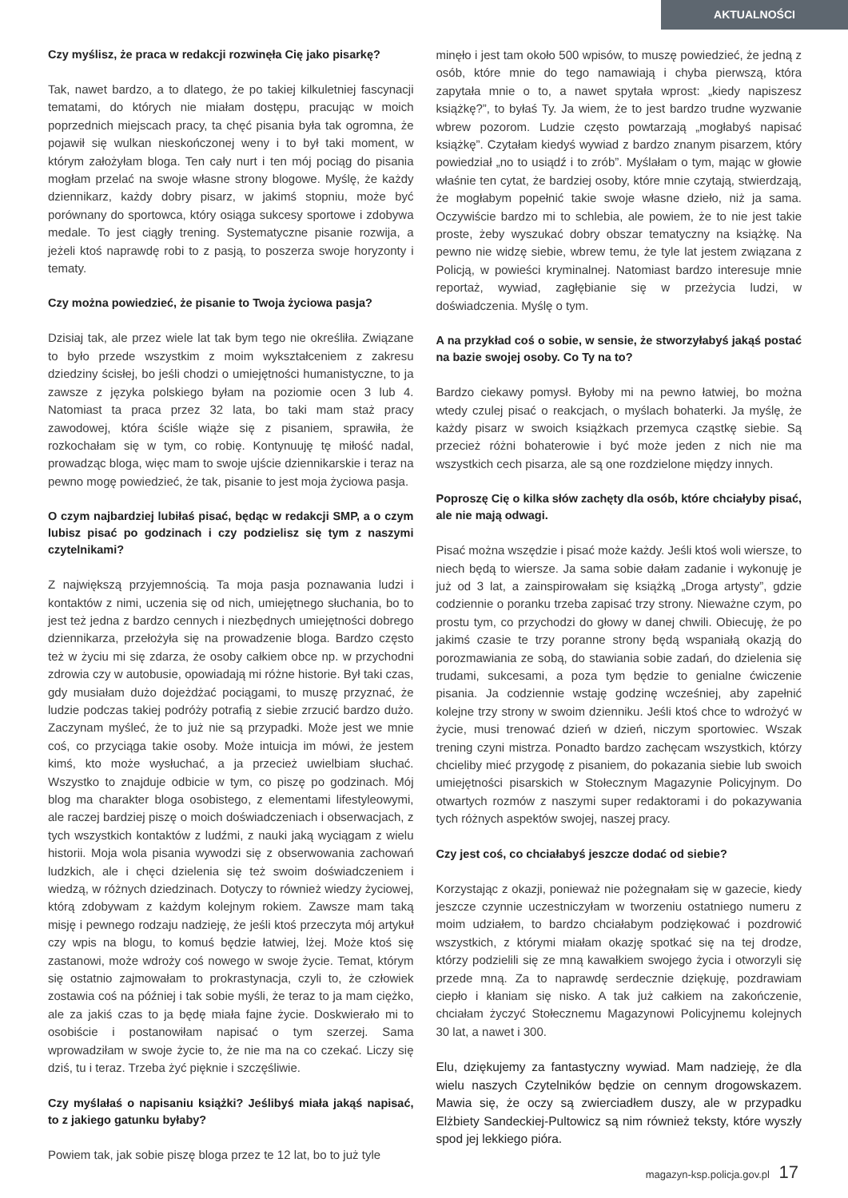AKTUALNOŚCI
Czy myślisz, że praca w redakcji rozwinęła Cię jako pisarkę?
Tak, nawet bardzo, a to dlatego, że po takiej kilkuletniej fascynacji tematami, do których nie miałam dostępu, pracując w moich poprzednich miejscach pracy, ta chęć pisania była tak ogromna, że pojawił się wulkan nieskończonej weny i to był taki moment, w którym założyłam bloga. Ten cały nurt i ten mój pociąg do pisania mogłam przelać na swoje własne strony blogowe. Myślę, że każdy dziennikarz, każdy dobry pisarz, w jakimś stopniu, może być porównany do sportowca, który osiąga sukcesy sportowe i zdobywa medale. To jest ciągły trening. Systematyczne pisanie rozwija, a jeżeli ktoś naprawdę robi to z pasją, to poszerza swoje horyzonty i tematy.
Czy można powiedzieć, że pisanie to Twoja życiowa pasja?
Dzisiaj tak, ale przez wiele lat tak bym tego nie określiła. Związane to było przede wszystkim z moim wykształceniem z zakresu dziedziny ścisłej, bo jeśli chodzi o umiejętności humanistyczne, to ja zawsze z języka polskiego byłam na poziomie ocen 3 lub 4. Natomiast ta praca przez 32 lata, bo taki mam staż pracy zawodowej, która ściśle wiąże się z pisaniem, sprawiła, że rozkochałam się w tym, co robię. Kontynuuję tę miłość nadal, prowadząc bloga, więc mam to swoje ujście dziennikarskie i teraz na pewno mogę powiedzieć, że tak, pisanie to jest moja życiowa pasja.
O czym najbardziej lubiłaś pisać, będąc w redakcji SMP, a o czym lubisz pisać po godzinach i czy podzielisz się tym z naszymi czytelnikami?
Z największą przyjemnością. Ta moja pasja poznawania ludzi i kontaktów z nimi, uczenia się od nich, umiejętnego słuchania, bo to jest też jedna z bardzo cennych i niezbędnych umiejętności dobrego dziennikarza, przełożyła się na prowadzenie bloga. Bardzo często też w życiu mi się zdarza, że osoby całkiem obce np. w przychodni zdrowia czy w autobusie, opowiadają mi różne historie. Był taki czas, gdy musiałam dużo dojeżdżać pociągami, to muszę przyznać, że ludzie podczas takiej podróży potrafią z siebie zrzucić bardzo dużo. Zaczynam myśleć, że to już nie są przypadki. Może jest we mnie coś, co przyciąga takie osoby. Może intuicja im mówi, że jestem kimś, kto może wysłuchać, a ja przecież uwielbiam słuchać. Wszystko to znajduje odbicie w tym, co piszę po godzinach. Mój blog ma charakter bloga osobistego, z elementami lifestyleowymi, ale raczej bardziej piszę o moich doświadczeniach i obserwacjach, z tych wszystkich kontaktów z ludźmi, z nauki jaką wyciągam z wielu historii. Moja wola pisania wywodzi się z obserwowania zachowań ludzkich, ale i chęci dzielenia się też swoim doświadczeniem i wiedzą, w różnych dziedzinach. Dotyczy to również wiedzy życiowej, którą zdobywam z każdym kolejnym rokiem. Zawsze mam taką misję i pewnego rodzaju nadzieję, że jeśli ktoś przeczyta mój artykuł czy wpis na blogu, to komuś będzie łatwiej, lżej. Może ktoś się zastanowi, może wdroży coś nowego w swoje życie. Temat, którym się ostatnio zajmowałam to prokrastynacja, czyli to, że człowiek zostawia coś na później i tak sobie myśli, że teraz to ja mam ciężko, ale za jakiś czas to ja będę miała fajne życie. Doskwierało mi to osobiście i postanowiłam napisać o tym szerzej. Sama wprowadziłam w swoje życie to, że nie ma na co czekać. Liczy się dziś, tu i teraz. Trzeba żyć pięknie i szczęśliwie.
Czy myślałaś o napisaniu książki? Jeślibyś miała jakąś napisać, to z jakiego gatunku byłaby?
Powiem tak, jak sobie piszę bloga przez te 12 lat, bo to już tyle
minęło i jest tam około 500 wpisów, to muszę powiedzieć, że jedną z osób, które mnie do tego namawiają i chyba pierwszą, która zapytała mnie o to, a nawet spytała wprost: „kiedy napiszesz książkę?”, to byłaś Ty. Ja wiem, że to jest bardzo trudne wyzwanie wbrew pozorom. Ludzie często powtarzają „mogłabyś napisać książkę”. Czytałam kiedyś wywiad z bardzo znanym pisarzem, który powiedział „no to usiądź i to zrób”. Myślałam o tym, mając w głowie właśnie ten cytat, że bardziej osoby, które mnie czytają, stwierdzają, że mogłabym popełnić takie swoje własne dzieło, niż ja sama. Oczywiście bardzo mi to schlebia, ale powiem, że to nie jest takie proste, żeby wyszukać dobry obszar tematyczny na książkę. Na pewno nie widzę siebie, wbrew temu, że tyle lat jestem związana z Policją, w powieści kryminalnej. Natomiast bardzo interesuje mnie reportaż, wywiad, zagłębianie się w przeżycia ludzi, w doświadczenia. Myślę o tym.
A na przykład coś o sobie, w sensie, że stworzyłabyś jakąś postać na bazie swojej osoby. Co Ty na to?
Bardzo ciekawy pomysł. Byłoby mi na pewno łatwiej, bo można wtedy czulej pisać o reakcjach, o myślach bohaterki. Ja myślę, że każdy pisarz w swoich książkach przemyca cząstkę siebie. Są przecież różni bohaterowie i być może jeden z nich nie ma wszystkich cech pisarza, ale są one rozdzielone między innych.
Poproszę Cię o kilka słów zachęty dla osób, które chciałyby pisać, ale nie mają odwagi.
Pisać można wszędzie i pisać może każdy. Jeśli ktoś woli wiersze, to niech będą to wiersze. Ja sama sobie dałam zadanie i wykonuję je już od 3 lat, a zainspirowałam się książką „Droga artysty”, gdzie codziennie o poranku trzeba zapisać trzy strony. Nieważne czym, po prostu tym, co przychodzi do głowy w danej chwili. Obiecuję, że po jakimś czasie te trzy poranne strony będą wspaniałą okazją do porozmawiania ze sobą, do stawiania sobie zadań, do dzielenia się trudami, sukcesami, a poza tym będzie to genialne ćwiczenie pisania. Ja codziennie wstaję godzinę wcześniej, aby zapełnić kolejne trzy strony w swoim dzienniku. Jeśli ktoś chce to wdrożyć w życie, musi trenować dzień w dzień, niczym sportowiec. Wszak trening czyni mistrza. Ponadto bardzo zachęcam wszystkich, którzy chcieliby mieć przygodę z pisaniem, do pokazania siebie lub swoich umiejętności pisarskich w Stołecznym Magazynie Policyjnym. Do otwartych rozmów z naszymi super redaktorami i do pokazywania tych różnych aspektów swojej, naszej pracy.
Czy jest coś, co chciałabyś jeszcze dodać od siebie?
Korzystając z okazji, ponieważ nie pożegnałam się w gazecie, kiedy jeszcze czynnie uczestniczyłam w tworzeniu ostatniego numeru z moim udziałem, to bardzo chciałabym podziękować i pozdrowić wszystkich, z którymi miałam okazję spotkać się na tej drodze, którzy podzielili się ze mną kawałkiem swojego życia i otworzyli się przede mną. Za to naprawdę serdecznie dziękuję, pozdrawiam ciepło i kłaniam się nisko. A tak już całkiem na zakończenie, chciałam życzyć Stołecznemu Magazynowi Policyjnemu kolejnych 30 lat, a nawet i 300.
Elu, dziękujemy za fantastyczny wywiad. Mam nadzieję, że dla wielu naszych Czytelników będzie on cennym drogowskazem. Mawia się, że oczy są zwierciadłem duszy, ale w przypadku Elżbiety Sandeckiej-Pultowicz są nim również teksty, które wyszły spod jej lekkiego pióra.
magazyn-ksp.policja.gov.pl 17